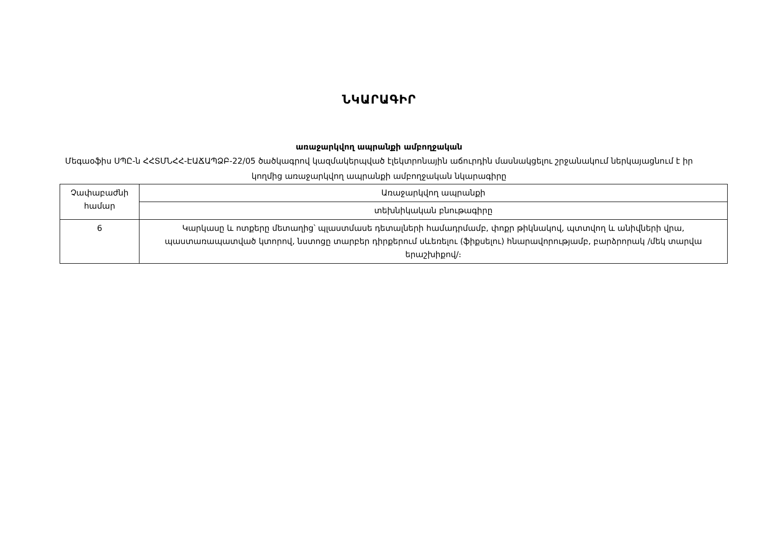ՆԿԱՐԱԳԻՐ
առաջարկվող ապրանքի ամբողջական
Մեգաօֆիս ՍՊԸ-ն ՀՀՏՄՆՀՀ-ԷԱՃԱՊՁԲ-22/05 ծածկագրով կազմակերպված էլեկտրոնային աճուրդին մասնակցելու շրջանակում ներկայացնում է իր կողմից առաջարկվող ապրանքի ամբողջական նկարագիրը
| Չափաբաժնի համար | Առաջարկվող ապրանքի |
| | տեխնիկական բնութագիրը |
| 6 | Կարկասը և ոտքերը մետաղից՝ պլաստմասե դետալների համադրմամբ, փոքր թիկնակով, պտտվող և անիվների վրա, պաստառապատված կտորով, նստոցը տարբեր դիրքերում սևեռելու (ֆիքսելու) հնարավորությամբ, բարձրորակ /մեկ տարվա երաշխիքով/։ |